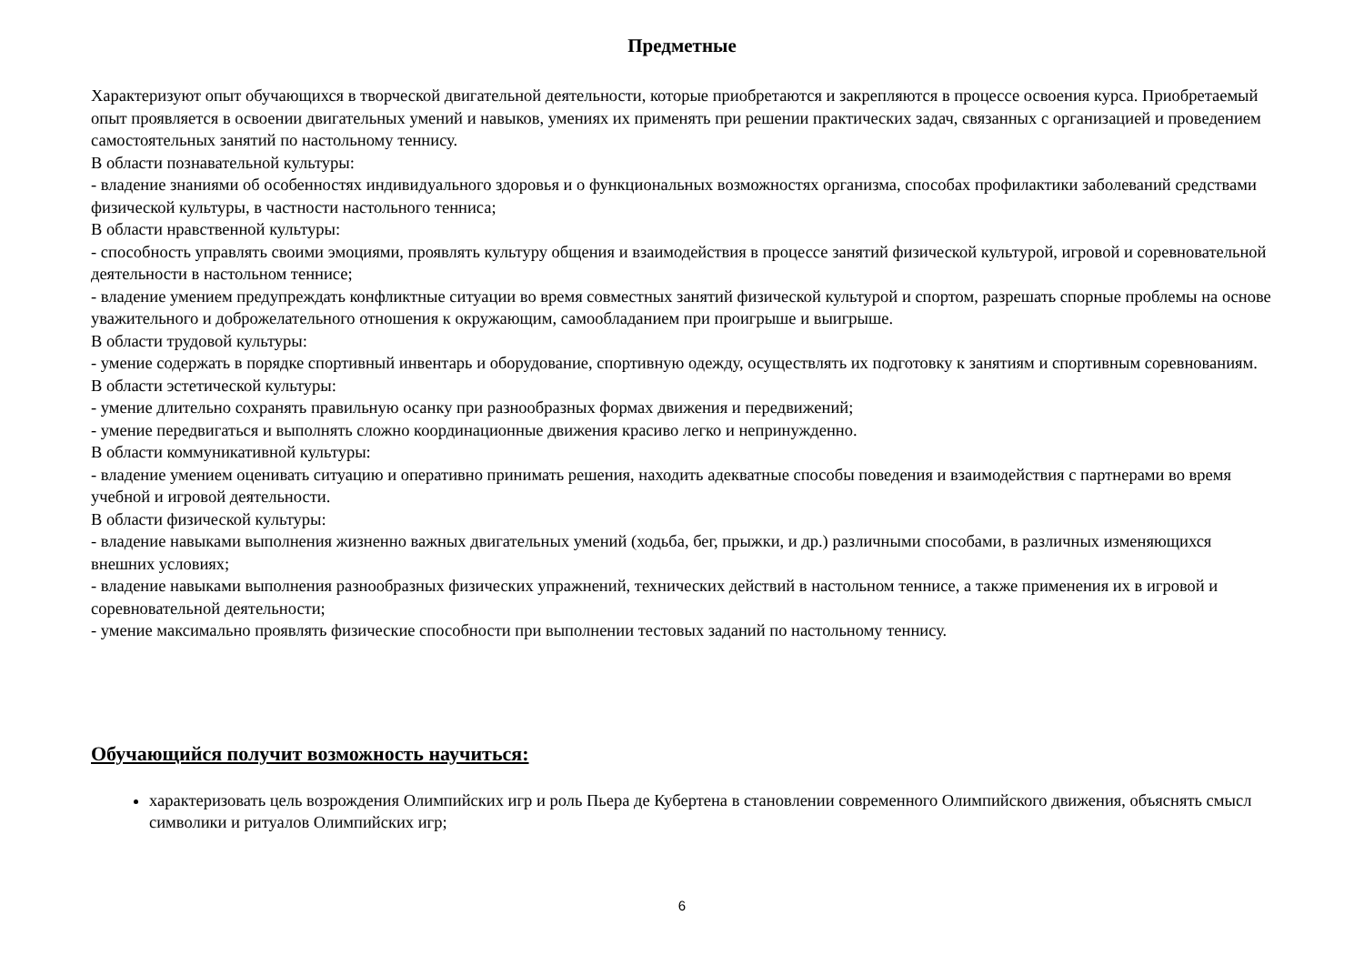Предметные
Характеризуют опыт обучающихся в творческой двигательной деятельности, которые приобретаются и закрепляются в процессе освоения курса. Приобретаемый опыт проявляется в освоении двигательных умений и навыков, умениях их применять при решении практических задач, связанных с организацией и проведением самостоятельных занятий по настольному теннису.
В области познавательной культуры:
- владение знаниями об особенностях индивидуального здоровья и о функциональных возможностях организма, способах профилактики заболеваний средствами физической культуры, в частности настольного тенниса;
В области нравственной культуры:
- способность управлять своими эмоциями, проявлять культуру общения и взаимодействия в процессе занятий физической культурой, игровой и соревновательной деятельности в настольном теннисе;
- владение умением предупреждать конфликтные ситуации во время совместных занятий физической культурой и спортом, разрешать спорные проблемы на основе уважительного и доброжелательного отношения к окружающим, самообладанием при проигрыше и выигрыше.
В области трудовой культуры:
- умение содержать в порядке спортивный инвентарь и оборудование, спортивную одежду, осуществлять их подготовку к занятиям и спортивным соревнованиям.
В области эстетической культуры:
- умение длительно сохранять правильную осанку при разнообразных формах движения и передвижений;
- умение передвигаться и выполнять сложно координационные движения красиво легко и непринужденно.
В области коммуникативной культуры:
- владение умением оценивать ситуацию и оперативно принимать решения, находить адекватные способы поведения и взаимодействия с партнерами во время учебной и игровой деятельности.
В области физической культуры:
- владение навыками выполнения жизненно важных двигательных умений (ходьба, бег, прыжки, и др.) различными способами, в различных изменяющихся внешних условиях;
- владение навыками выполнения разнообразных физических упражнений, технических действий в настольном теннисе, а также применения их в игровой и соревновательной деятельности;
- умение максимально проявлять физические способности при выполнении тестовых заданий по настольному теннису.
Обучающийся получит возможность научиться:
характеризовать цель возрождения Олимпийских игр и роль Пьера де Кубертена в становлении современного Олимпийского движения, объяснять смысл символики и ритуалов Олимпийских игр;
6